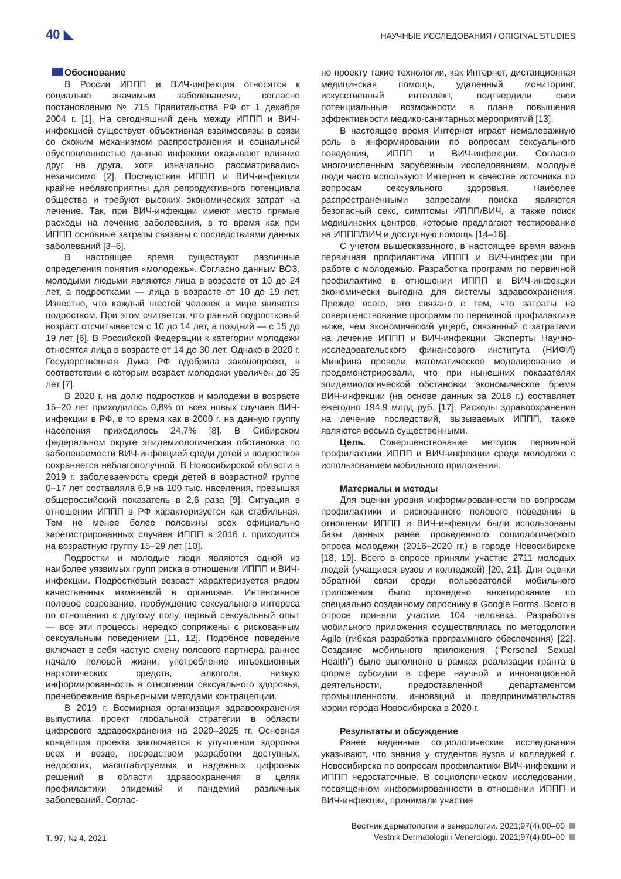40 ◣ НАУЧНЫЕ ИССЛЕДОВАНИЯ / ORIGINAL STUDIES
Обоснование
В России ИППП и ВИЧ-инфекция относятся к социально значимым заболеваниям, согласно постановлению № 715 Правительства РФ от 1 декабря 2004 г. [1]. На сегодняшний день между ИППП и ВИЧ-инфекцией существует объективная взаимосвязь: в связи со схожим механизмом распространения и социальной обусловленностью данные инфекции оказывают влияние друг на друга, хотя изначально рассматривались независимо [2]. Последствия ИППП и ВИЧ-инфекции крайне неблагоприятны для репродуктивного потенциала общества и требуют высоких экономических затрат на лечение. Так, при ВИЧ-инфекции имеют место прямые расходы на лечение заболевания, в то время как при ИППП основные затраты связаны с последствиями данных заболеваний [3–6].
В настоящее время существуют различные определения понятия «молодежь». Согласно данным ВОЗ, молодыми людьми являются лица в возрасте от 10 до 24 лет, а подростками — лица в возрасте от 10 до 19 лет. Известно, что каждый шестой человек в мире является подростком. При этом считается, что ранний подростковый возраст отсчитывается с 10 до 14 лет, а поздний — с 15 до 19 лет [6]. В Российской Федерации к категории молодежи относятся лица в возрасте от 14 до 30 лет. Однако в 2020 г. Государственная Дума РФ одобрила законопроект, в соответствии с которым возраст молодежи увеличен до 35 лет [7].
В 2020 г. на долю подростков и молодежи в возрасте 15–20 лет приходилось 0,8% от всех новых случаев ВИЧ-инфекции в РФ, в то время как в 2000 г. на данную группу населения приходилось 24,7% [8]. В Сибирском федеральном округе эпидемиологическая обстановка по заболеваемости ВИЧ-инфекцией среди детей и подростков сохраняется неблагополучной. В Новосибирской области в 2019 г. заболеваемость среди детей в возрастной группе 0–17 лет составляла 6,9 на 100 тыс. населения, превышая общероссийский показатель в 2,6 раза [9]. Ситуация в отношении ИППП в РФ характеризуется как стабильная. Тем не менее более половины всех официально зарегистрированных случаев ИППП в 2016 г. приходится на возрастную группу 15–29 лет [10].
Подростки и молодые люди являются одной из наиболее уязвимых групп риска в отношении ИППП и ВИЧ-инфекции. Подростковый возраст характеризуется рядом качественных изменений в организме. Интенсивное половое созревание, пробуждение сексуального интереса по отношению к другому полу, первый сексуальный опыт — все эти процессы нередко сопряжены с рискованным сексуальным поведением [11, 12]. Подобное поведение включает в себя частую смену полового партнера, раннее начало половой жизни, употребление инъекционных наркотических средств, алкоголя, низкую информированность в отношении сексуального здоровья, пренебрежение барьерными методами контрацепции.
В 2019 г. Всемирная организация здравоохранения выпустила проект глобальной стратегии в области цифрового здравоохранения на 2020–2025 гг. Основная концепция проекта заключается в улучшении здоровья всех и везде, посредством разработки доступных, недорогих, масштабируемых и надежных цифровых решений в области здравоохранения в целях профилактики эпидемий и пандемий различных заболеваний. Соглас-
но проекту такие технологии, как Интернет, дистанционная медицинская помощь, удаленный мониторинг, искусственный интеллект, подтвердили свои потенциальные возможности в плане повышения эффективности медико-санитарных мероприятий [13].
В настоящее время Интернет играет немаловажную роль в информировании по вопросам сексуального поведения, ИППП и ВИЧ-инфекции. Согласно многочисленным зарубежным исследованиям, молодые люди часто используют Интернет в качестве источника по вопросам сексуального здоровья. Наиболее распространенными запросами поиска являются безопасный секс, симптомы ИППП/ВИЧ, а также поиск медицинских центров, которые предлагают тестирование на ИППП/ВИЧ и доступную помощь [14–16].
С учетом вышесказанного, в настоящее время важна первичная профилактика ИППП и ВИЧ-инфекции при работе с молодежью. Разработка программ по первичной профилактике в отношении ИППП и ВИЧ-инфекции экономически выгодна для системы здравоохранения. Прежде всего, это связано с тем, что затраты на совершенствование программ по первичной профилактике ниже, чем экономический ущерб, связанный с затратами на лечение ИППП и ВИЧ-инфекции. Эксперты Научно-исследовательского финансового института (НИФИ) Минфина провели математическое моделирование и продемонстрировали, что при нынешних показателях эпидемиологической обстановки экономическое бремя ВИЧ-инфекции (на основе данных за 2018 г.) составляет ежегодно 194,9 млрд руб. [17]. Расходы здравоохранения на лечение последствий, вызываемых ИППП, также являются весьма существенными.
Цель. Совершенствование методов первичной профилактики ИППП и ВИЧ-инфекции среди молодежи с использованием мобильного приложения.
Материалы и методы
Для оценки уровня информированности по вопросам профилактики и рискованного полового поведения в отношении ИППП и ВИЧ-инфекции были использованы базы данных ранее проведенного социологического опроса молодежи (2016–2020 гг.) в городе Новосибирске [18, 19]. Всего в опросе приняли участие 2711 молодых людей (учащиеся вузов и колледжей) [20, 21]. Для оценки обратной связи среди пользователей мобильного приложения было проведено анкетирование по специально созданному опроснику в Google Forms. Всего в опросе приняли участие 104 человека. Разработка мобильного приложения осуществлялась по методологии Agile (гибкая разработка программного обеспечения) [22]. Создание мобильного приложения (“Personal Sexual Health”) было выполнено в рамках реализации гранта в форме субсидии в сфере научной и инновационной деятельности, предоставленной департаментом промышленности, инноваций и предпринимательства мэрии города Новосибирска в 2020 г.
Результаты и обсуждение
Ранее веденные социологические исследования указывают, что знания у студентов вузов и колледжей г. Новосибирска по вопросам профилактики ВИЧ-инфекции и ИППП недостаточные. В социологическом исследовании, посвященном информированности в отношении ИППП и ВИЧ-инфекции, принимали участие
Т. 97, № 4, 2021
Вестник дерматологии и венерологии. 2021;97(4):00–00
Vestnik Dermatologii i Venerologii. 2021;97(4):00–00